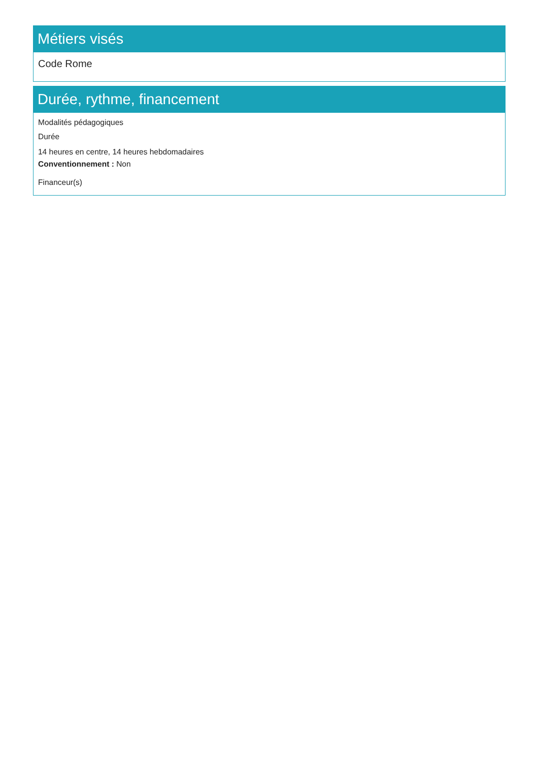Métiers visés
Code Rome
Durée, rythme, financement
Modalités pédagogiques
Durée
14 heures en centre, 14 heures hebdomadaires
Conventionnement : Non
Financeur(s)